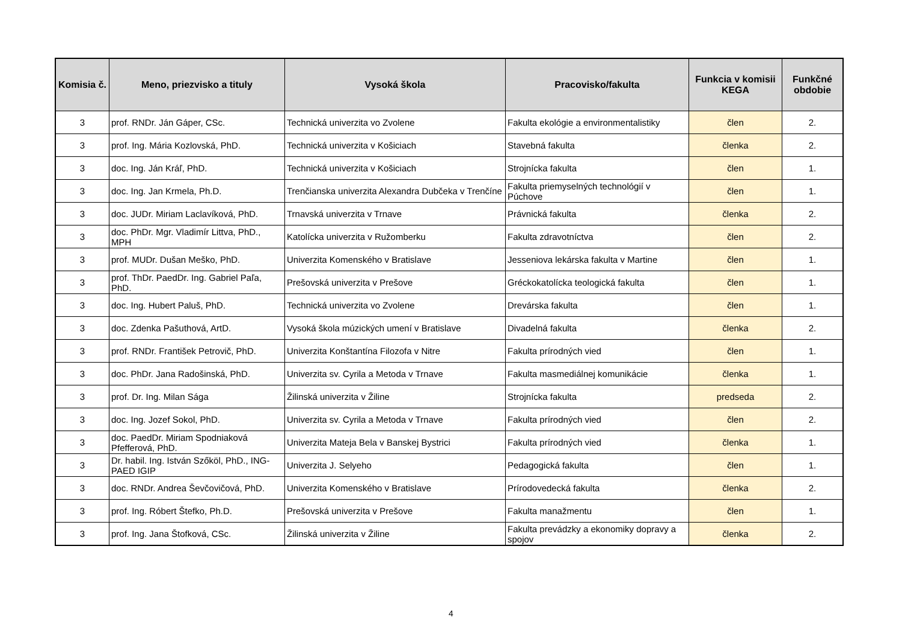| Komisia č. | Meno, priezvisko a tituly | Vysoká škola | Pracovisko/fakulta | Funkcia v komisii KEGA | Funkčné obdobie |
| --- | --- | --- | --- | --- | --- |
| 3 | prof. RNDr. Ján Gáper, CSc. | Technická univerzita vo Zvolene | Fakulta ekológie a environmentalistiky | člen | 2. |
| 3 | prof. Ing. Mária Kozlovská, PhD. | Technická univerzita v Košiciach | Stavebná fakulta | členka | 2. |
| 3 | doc. Ing. Ján Kráľ, PhD. | Technická univerzita v Košiciach | Strojnícka fakulta | člen | 1. |
| 3 | doc. Ing. Jan Krmela, Ph.D. | Trenčianska univerzita Alexandra Dubčeka v Trenčíne | Fakulta priemyselných technológií v Púchove | člen | 1. |
| 3 | doc. JUDr. Miriam Laclavíková, PhD. | Trnavská univerzita v Trnave | Právnická fakulta | členka | 2. |
| 3 | doc. PhDr. Mgr. Vladimír Littva, PhD., MPH | Katolícka univerzita v Ružomberku | Fakulta zdravotníctva | člen | 2. |
| 3 | prof. MUDr. Dušan Meško, PhD. | Univerzita Komenského v Bratislave | Jesseniova lekárska fakulta v Martine | člen | 1. |
| 3 | prof. ThDr. PaedDr. Ing. Gabriel Paľa, PhD. | Prešovská univerzita v Prešove | Gréckokatolícka teologická fakulta | člen | 1. |
| 3 | doc. Ing. Hubert Paluš, PhD. | Technická univerzita vo Zvolene | Drevárska fakulta | člen | 1. |
| 3 | doc. Zdenka Pašuthová, ArtD. | Vysoká škola múzických umení v Bratislave | Divadelná fakulta | členka | 2. |
| 3 | prof. RNDr. František Petrovič, PhD. | Univerzita Konštantína Filozofa v Nitre | Fakulta prírodných vied | člen | 1. |
| 3 | doc. PhDr. Jana Radošinská, PhD. | Univerzita sv. Cyrila a Metoda v Trnave | Fakulta masmediálnej komunikácie | členka | 1. |
| 3 | prof. Dr. Ing. Milan Sága | Žilinská univerzita v Žiline | Strojnícka fakulta | predseda | 2. |
| 3 | doc. Ing. Jozef Sokol, PhD. | Univerzita sv. Cyrila a Metoda v Trnave | Fakulta prírodných vied | člen | 2. |
| 3 | doc. PaedDr. Miriam Spodniaková Pfefferová, PhD. | Univerzita Mateja Bela v Banskej Bystrici | Fakulta prírodných vied | členka | 1. |
| 3 | Dr. habil. Ing. István Szőköl, PhD., ING-PAED IGIP | Univerzita J. Selyeho | Pedagogická fakulta | člen | 1. |
| 3 | doc. RNDr. Andrea Ševčovičová, PhD. | Univerzita Komenského v Bratislave | Prírodovedecká fakulta | členka | 2. |
| 3 | prof. Ing. Róbert Štefko, Ph.D. | Prešovská univerzita v Prešove | Fakulta manažmentu | člen | 1. |
| 3 | prof. Ing. Jana Štofková, CSc. | Žilinská univerzita v Žiline | Fakulta prevádzky a ekonomiky dopravy a spojov | členka | 2. |
4